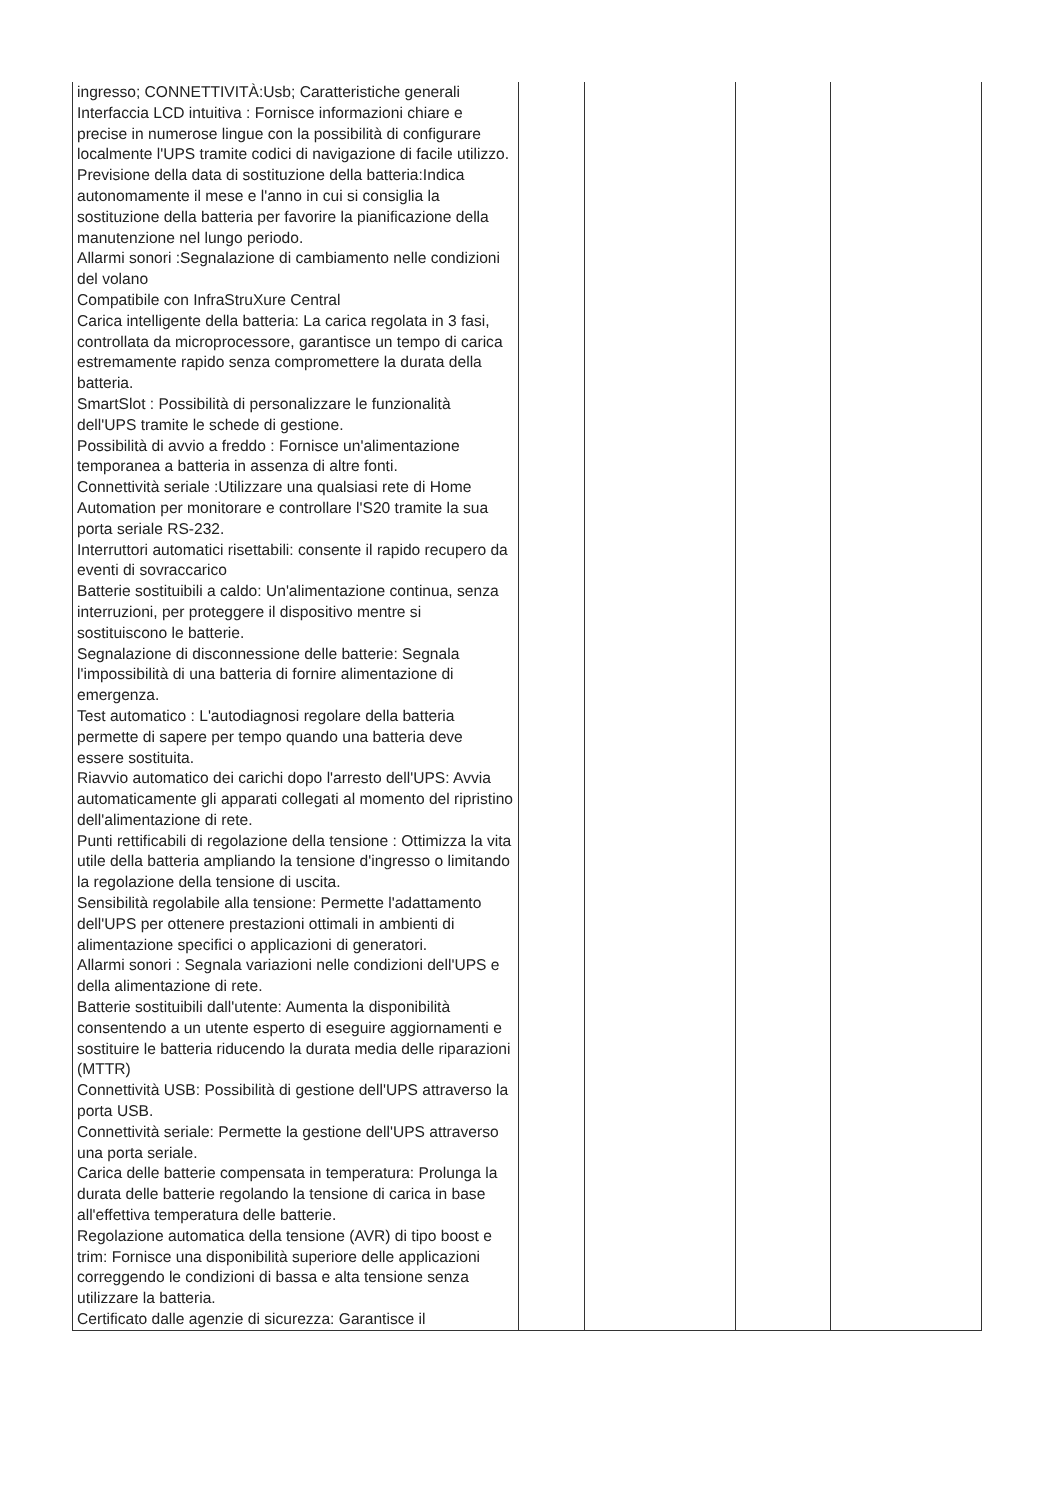| ingresso; CONNETTIVITÀ:Usb; Caratteristiche generali Interfaccia LCD intuitiva : Fornisce informazioni chiare e precise in numerose lingue con la possibilità di configurare localmente l'UPS tramite codici di navigazione di facile utilizzo. Previsione della data di sostituzione della batteria:Indica autonomamente il mese e l'anno in cui si consiglia la sostituzione della batteria per favorire la pianificazione della manutenzione nel lungo periodo. Allarmi sonori :Segnalazione di cambiamento nelle condizioni del volano Compatibile con InfraStruXure Central Carica intelligente della batteria: La carica regolata in 3 fasi, controllata da microprocessore, garantisce un tempo di carica estremamente rapido senza compromettere la durata della batteria. SmartSlot : Possibilità di personalizzare le funzionalità dell'UPS tramite le schede di gestione. Possibilità di avvio a freddo : Fornisce un'alimentazione temporanea a batteria in assenza di altre fonti. Connettività seriale :Utilizzare una qualsiasi rete di Home Automation per monitorare e controllare l'S20 tramite la sua porta seriale RS-232. Interruttori automatici risettabili: consente il rapido recupero da eventi di sovraccarico Batterie sostituibili a caldo: Un'alimentazione continua, senza interruzioni, per proteggere il dispositivo mentre si sostituiscono le batterie. Segnalazione di disconnessione delle batterie: Segnala l'impossibilità di una batteria di fornire alimentazione di emergenza. Test automatico : L'autodiagnosi regolare della batteria permette di sapere per tempo quando una batteria deve essere sostituita. Riavvio automatico dei carichi dopo l'arresto dell'UPS: Avvia automaticamente gli apparati collegati al momento del ripristino dell'alimentazione di rete. Punti rettificabili di regolazione della tensione : Ottimizza la vita utile della batteria ampliando la tensione d'ingresso o limitando la regolazione della tensione di uscita. Sensibilità regolabile alla tensione: Permette l'adattamento dell'UPS per ottenere prestazioni ottimali in ambienti di alimentazione specifici o applicazioni di generatori. Allarmi sonori : Segnala variazioni nelle condizioni dell'UPS e della alimentazione di rete. Batterie sostituibili dall'utente: Aumenta la disponibilità consentendo a un utente esperto di eseguire aggiornamenti e sostituire le batteria riducendo la durata media delle riparazioni (MTTR) Connettività USB: Possibilità di gestione dell'UPS attraverso la porta USB. Connettività seriale: Permette la gestione dell'UPS attraverso una porta seriale. Carica delle batterie compensata in temperatura: Prolunga la durata delle batterie regolando la tensione di carica in base all'effettiva temperatura delle batterie. Regolazione automatica della tensione (AVR) di tipo boost e trim: Fornisce una disponibilità superiore delle applicazioni correggendo le condizioni di bassa e alta tensione senza utilizzare la batteria. Certificato dalle agenzie di sicurezza: Garantisce il | | | | |